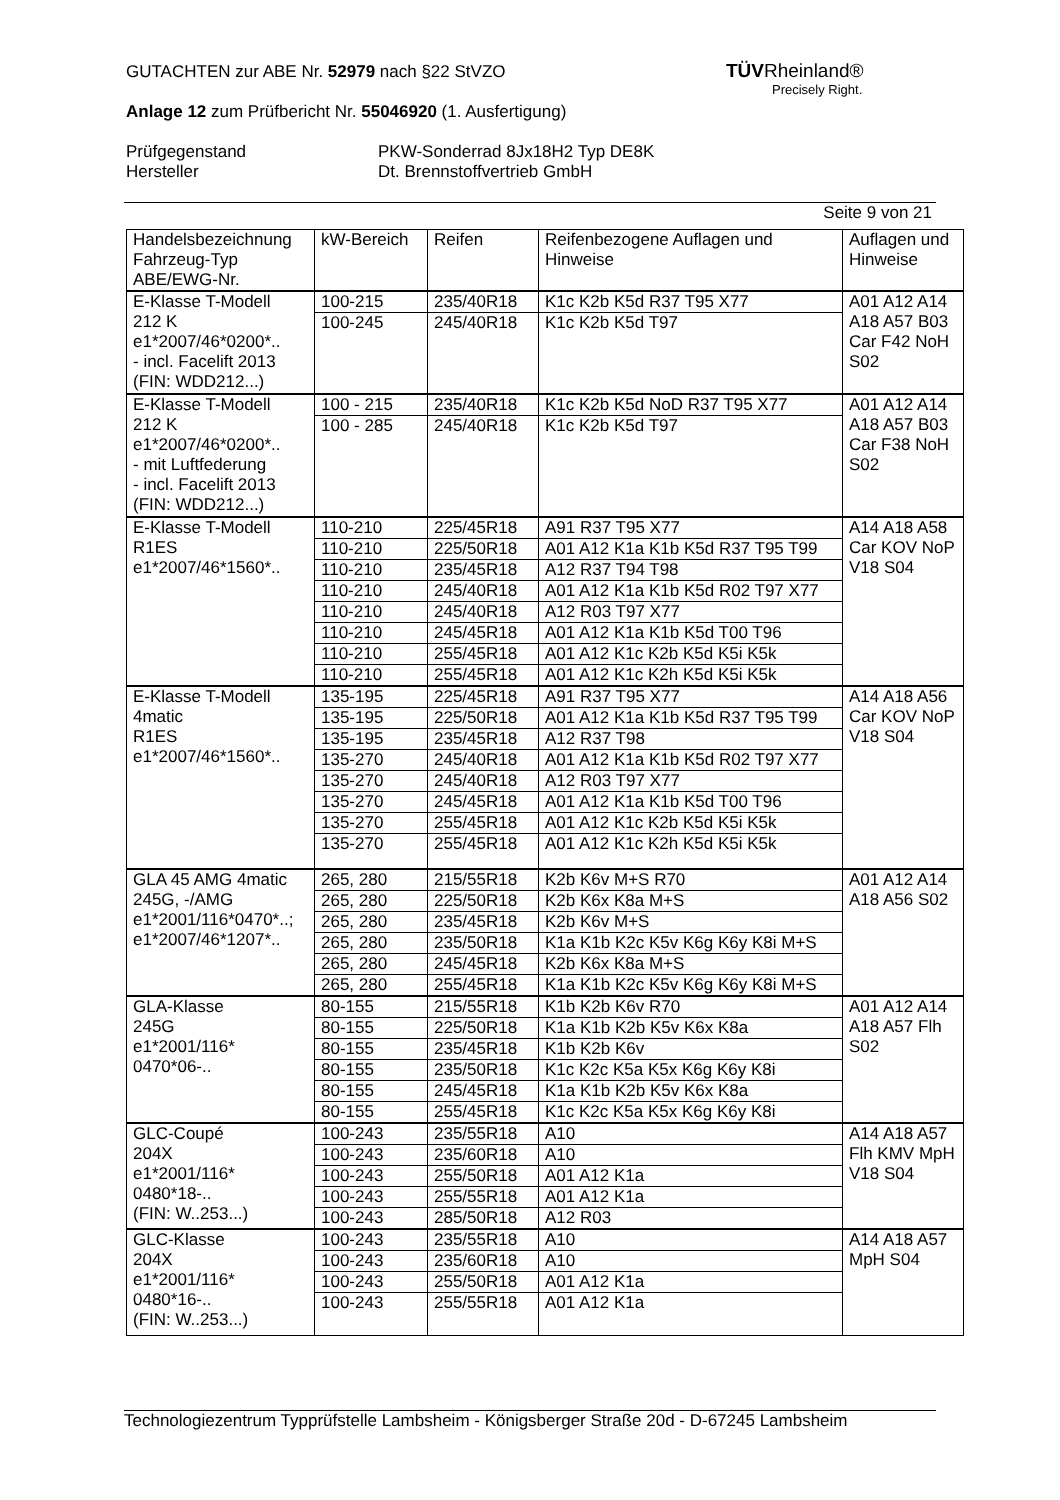GUTACHTEN zur ABE Nr. 52979 nach §22 StVZO
Anlage 12 zum Prüfbericht Nr. 55046920 (1. Ausfertigung)
Prüfgegenstand PKW-Sonderrad 8Jx18H2 Typ DE8K
Hersteller Dt. Brennstoffvertrieb GmbH
Seite 9 von 21
TÜVRheinland®
Precisely Right.
| Handelsbezeichnung Fahrzeug-Typ ABE/EWG-Nr. | kW-Bereich | Reifen | Reifenbezogene Auflagen und Hinweise | Auflagen und Hinweise |
| --- | --- | --- | --- | --- |
| E-Klasse T-Modell 212 K e1*2007/46*0200*.. - incl. Facelift 2013 (FIN: WDD212...) | 100-215 | 235/40R18 | K1c K2b K5d R37 T95 X77 | A01 A12 A14 A18 A57 B03 Car F42 NoH S02 |
| | 100-245 | 245/40R18 | K1c K2b K5d T97 | |
| E-Klasse T-Modell 212 K e1*2007/46*0200*.. - mit Luftfederung - incl. Facelift 2013 (FIN: WDD212...) | 100 - 215 | 235/40R18 | K1c K2b K5d NoD R37 T95 X77 | A01 A12 A14 A18 A57 B03 Car F38 NoH S02 |
| | 100 - 285 | 245/40R18 | K1c K2b K5d T97 | |
| E-Klasse T-Modell R1ES e1*2007/46*1560*.. | 110-210 | 225/45R18 | A91 R37 T95 X77 | A14 A18 A58 Car KOV NoP V18 S04 |
| | 110-210 | 225/50R18 | A01 A12 K1a K1b K5d R37 T95 T99 | |
| | 110-210 | 235/45R18 | A12 R37 T94 T98 | |
| | 110-210 | 245/40R18 | A01 A12 K1a K1b K5d R02 T97 X77 | |
| | 110-210 | 245/40R18 | A12 R03 T97 X77 | |
| | 110-210 | 245/45R18 | A01 A12 K1a K1b K5d T00 T96 | |
| | 110-210 | 255/45R18 | A01 A12 K1c K2b K5d K5i K5k | |
| | 110-210 | 255/45R18 | A01 A12 K1c K2h K5d K5i K5k | |
| E-Klasse T-Modell 4matic R1ES e1*2007/46*1560*.. | 135-195 | 225/45R18 | A91 R37 T95 X77 | A14 A18 A56 Car KOV NoP V18 S04 |
| | 135-195 | 225/50R18 | A01 A12 K1a K1b K5d R37 T95 T99 | |
| | 135-195 | 235/45R18 | A12 R37 T98 | |
| | 135-270 | 245/40R18 | A01 A12 K1a K1b K5d R02 T97 X77 | |
| | 135-270 | 245/40R18 | A12 R03 T97 X77 | |
| | 135-270 | 245/45R18 | A01 A12 K1a K1b K5d T00 T96 | |
| | 135-270 | 255/45R18 | A01 A12 K1c K2b K5d K5i K5k | |
| | 135-270 | 255/45R18 | A01 A12 K1c K2h K5d K5i K5k | |
| GLA 45 AMG 4matic 245G, -/AMG e1*2001/116*0470*..; e1*2007/46*1207*.. | 265, 280 | 215/55R18 | K2b K6v M+S R70 | A01 A12 A14 A18 A56 S02 |
| | 265, 280 | 225/50R18 | K2b K6x K8a M+S | |
| | 265, 280 | 235/45R18 | K2b K6v M+S | |
| | 265, 280 | 235/50R18 | K1a K1b K2c K5v K6g K6y K8i M+S | |
| | 265, 280 | 245/45R18 | K2b K6x K8a M+S | |
| | 265, 280 | 255/45R18 | K1a K1b K2c K5v K6g K6y K8i M+S | |
| GLA-Klasse 245G e1*2001/116* 0470*06-.. | 80-155 | 215/55R18 | K1b K2b K6v R70 | A01 A12 A14 A18 A57 Flh S02 |
| | 80-155 | 225/50R18 | K1a K1b K2b K5v K6x K8a | |
| | 80-155 | 235/45R18 | K1b K2b K6v | |
| | 80-155 | 235/50R18 | K1c K2c K5a K5x K6g K6y K8i | |
| | 80-155 | 245/45R18 | K1a K1b K2b K5v K6x K8a | |
| | 80-155 | 255/45R18 | K1c K2c K5a K5x K6g K6y K8i | |
| GLC-Coupé 204X e1*2001/116* 0480*18-.. (FIN: W..253...) | 100-243 | 235/55R18 | A10 | A14 A18 A57 Flh KMV MpH V18 S04 |
| | 100-243 | 235/60R18 | A10 | |
| | 100-243 | 255/50R18 | A01 A12 K1a | |
| | 100-243 | 255/55R18 | A01 A12 K1a | |
| | 100-243 | 285/50R18 | A12 R03 | |
| GLC-Klasse 204X e1*2001/116* 0480*16-.. (FIN: W..253...) | 100-243 | 235/55R18 | A10 | A14 A18 A57 MpH S04 |
| | 100-243 | 235/60R18 | A10 | |
| | 100-243 | 255/50R18 | A01 A12 K1a | |
| | 100-243 | 255/55R18 | A01 A12 K1a | |
Technologiezentrum Typprüfstelle Lambsheim - Königsberger Straße 20d - D-67245 Lambsheim